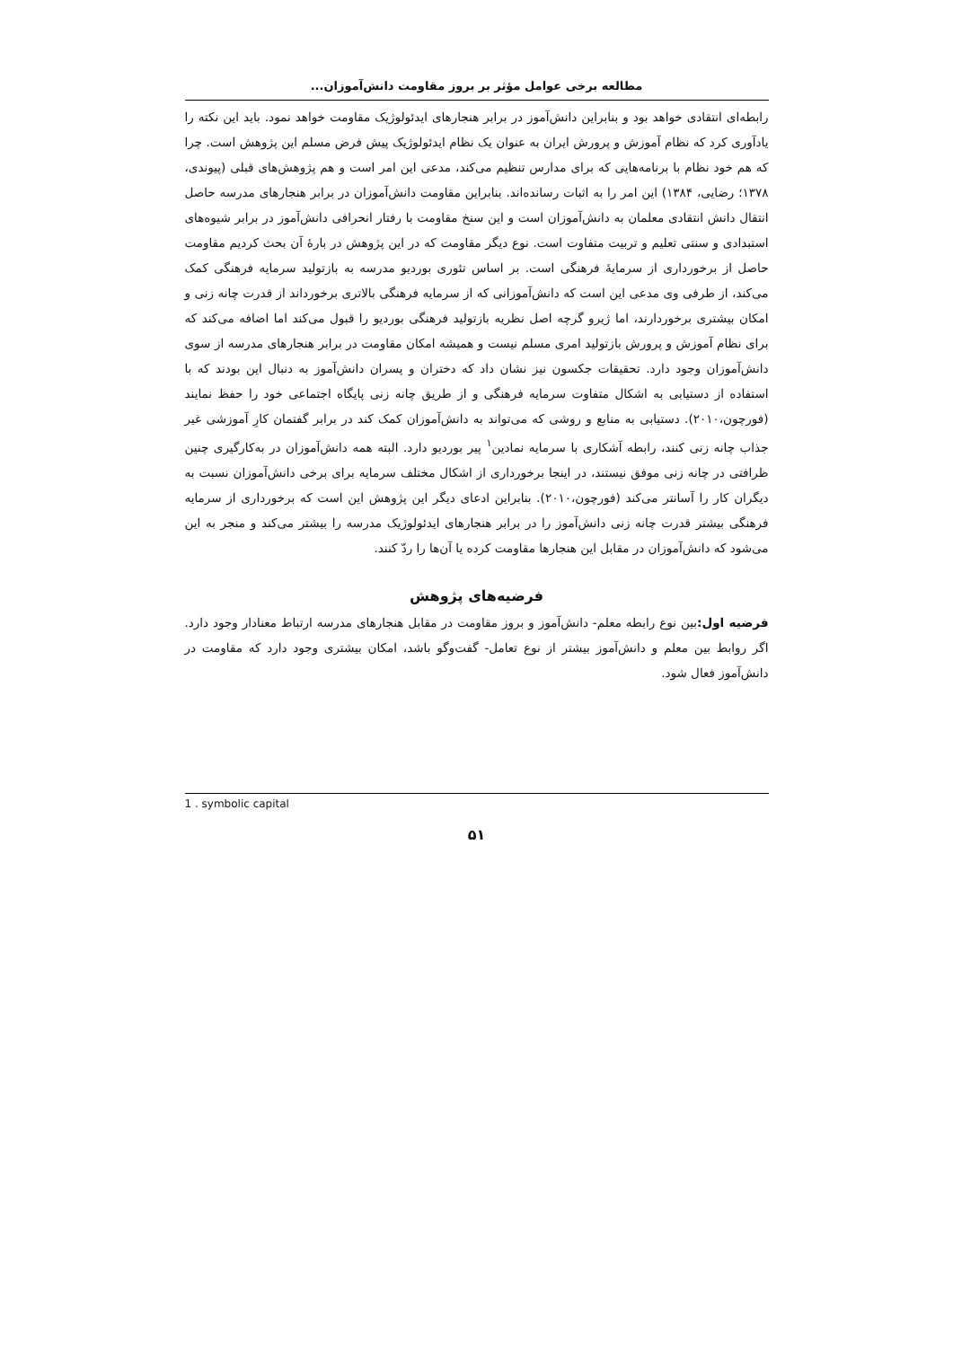مطالعه برخی عوامل مؤثر بر بروز مقاومت دانش‌آموزان...
رابطه‌ای انتقادی خواهد بود و بنابراین دانش‌آموز در برابر هنجارهای ایدئولوژیک مقاومت خواهد نمود. باید این نکته را یادآوری کرد که نظام آموزش و پرورش ایران به عنوان یک نظام ایدئولوژیک پیش فرض مسلم این پژوهش است. چرا که هم خود نظام با برنامه‌هایی که برای مدارس تنظیم می‌کند، مدعی این امر است و هم پژوهش‌های قبلی (پیوندی، ۱۳۷۸؛ رضایی، ۱۳۸۴) این امر را به اثبات رسانده‌اند. بنابراین مقاومت دانش‌آموزان در برابر هنجارهای مدرسه حاصل انتقال دانش انتقادی معلمان به دانش‌آموزان است و این سنخ مقاومت با رفتار انحرافی دانش‌آموز در برابر شیوه‌های استبدادی و سنتی تعلیم و تربیت متفاوت است. نوع دیگر مقاومت که در این پژوهش در بارهٔ آن بحث کردیم مقاومت حاصل از برخورداری از سرمایهٔ فرهنگی است. بر اساس تئوری بوردیو مدرسه به بازتولید سرمایه فرهنگی کمک می‌کند، از طرفی وی مدعی این است که دانش‌آموزانی که از سرمایه فرهنگی بالاتری برخورداند از قدرت چانه زنی و امکان بیشتری برخوردارند، اما ژیرو گرچه اصل نظریه بازتولید فرهنگی بوردیو را قبول می‌کند اما اضافه می‌کند که برای نظام آموزش و پرورش بازتولید امری مسلم نیست و همیشه امکان مقاومت در برابر هنجارهای مدرسه از سوی دانش‌آموزان وجود دارد. تحقیقات جکسون نیز نشان داد که دختران و پسران دانش‌آموز به دنبال این بودند که با استفاده از دستیابی به اشکال متفاوت سرمایه فرهنگی و از طریق چانه زنی پایگاه اجتماعی خود را حفظ نمایند (فورچون،۲۰۱۰). دستیابی به منابع و روشی که می‌تواند به دانش‌آموزان کمک کند در برابر گفتمان کارِ آموزشی غیر جذاب چانه زنی کنند، رابطه آشکاری با سرمایه نمادین<sup>۱</sup> پیر بوردیو دارد. البته همه دانش‌آموزان در به‌کارگیری چنین ظرافتی در چانه زنی موفق نیستند، در اینجا برخورداری از اشکال مختلف سرمایه برای برخی دانش‌آموزان نسبت به دیگران کار را آسانتر می‌کند (فورچون،۲۰۱۰). بنابراین ادعای دیگر این پژوهش این است که برخورداری از سرمایه فرهنگی بیشتر قدرت چانه زنی دانش‌آموز را در برابر هنجارهای ایدئولوژیک مدرسه را بیشتر می‌کند و منجر به این می‌شود که دانش‌آموزان در مقابل این هنجارها مقاومت کرده یا آن‌ها را ردّ کنند.
فرضیه‌های پژوهش
فرضیه اول: بین نوع رابطه معلم- دانش‌آموز و بروز مقاومت در مقابل هنجارهای مدرسه ارتباط معنادار وجود دارد. اگر روابط بین معلم و دانش‌آموز بیشتر از نوع تعامل- گفت‌وگو باشد، امکان بیشتری وجود دارد که مقاومت در دانش‌آموز فعال شود.
1 . symbolic capital
۵۱